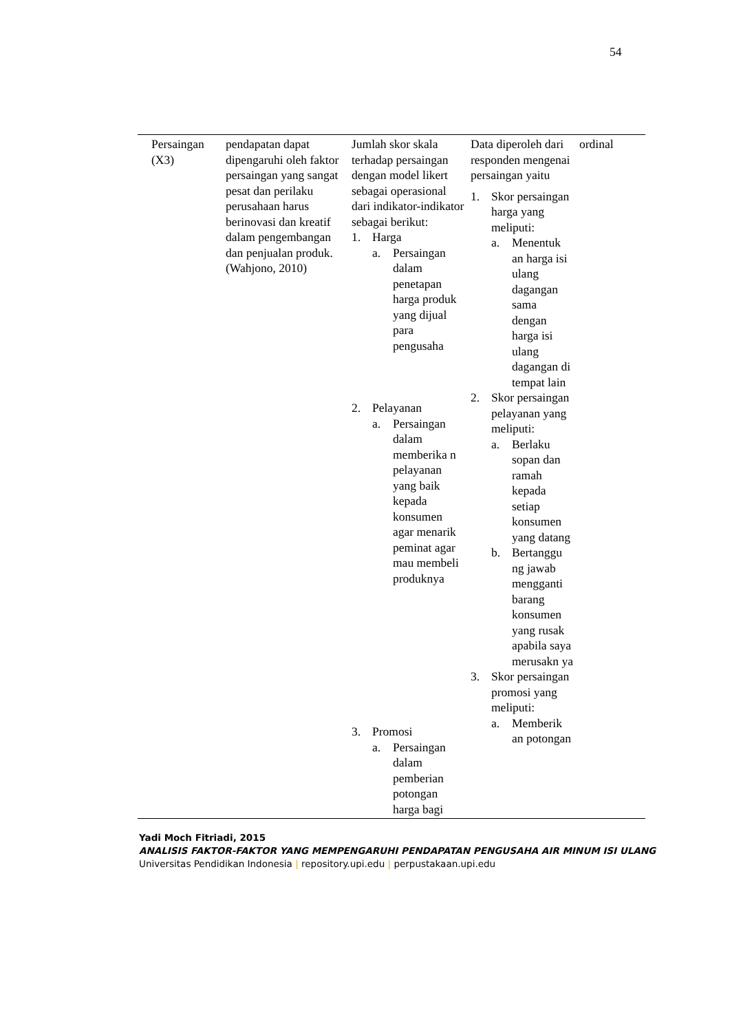54
| Persaingan (X3) | pendapatan dapat dipengaruhi oleh faktor persaingan yang sangat pesat dan perilaku perusahaan harus berinovasi dan kreatif dalam pengembangan dan penjualan produk. (Wahjono, 2010) | Jumlah skor skala terhadap persaingan dengan model likert sebagai operasional dari indikator-indikator sebagai berikut: 1. Harga a. Persaingan dalam penetapan harga produk yang dijual para pengusaha 2. Pelayanan a. Persaingan dalam memberika n pelayanan yang baik kepada konsumen agar menarik peminat agar mau membeli produknya 3. Promosi a. Persaingan dalam pemberian potongan harga bagi | Data diperoleh dari responden mengenai persaingan yaitu 1. Skor persaingan harga yang meliputi: a. Menentuk an harga isi ulang dagangan sama dengan harga isi ulang dagangan di tempat lain 2. Skor persaingan pelayanan yang meliputi: a. Berlaku sopan dan ramah kepada setiap konsumen yang datang b. Bertanggu ng jawab mengganti barang konsumen yang rusak apabila saya merusakn ya 3. Skor persaingan promosi yang meliputi: a. Memberik an potongan | ordinal |
Yadi Moch Fitriadi, 2015
ANALISIS FAKTOR-FAKTOR YANG MEMPENGARUHI PENDAPATAN PENGUSAHA AIR MINUM ISI ULANG
Universitas Pendidikan Indonesia | repository.upi.edu | perpustakaan.upi.edu